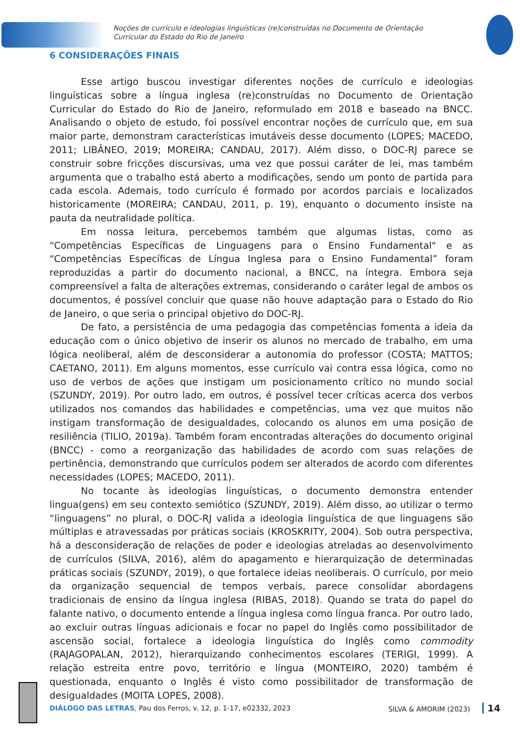Noções de currículo e ideologias linguísticas (re)construídas no Documento de Orientação Curricular do Estado do Rio de Janeiro
6 CONSIDERAÇÕES FINAIS
Esse artigo buscou investigar diferentes noções de currículo e ideologias linguísticas sobre a língua inglesa (re)construídas no Documento de Orientação Curricular do Estado do Rio de Janeiro, reformulado em 2018 e baseado na BNCC. Analisando o objeto de estudo, foi possível encontrar noções de currículo que, em sua maior parte, demonstram características imutáveis desse documento (LOPES; MACEDO, 2011; LIBÂNEO, 2019; MOREIRA; CANDAU, 2017). Além disso, o DOC-RJ parece se construir sobre fricções discursivas, uma vez que possui caráter de lei, mas também argumenta que o trabalho está aberto a modificações, sendo um ponto de partida para cada escola. Ademais, todo currículo é formado por acordos parciais e localizados historicamente (MOREIRA; CANDAU, 2011, p. 19), enquanto o documento insiste na pauta da neutralidade política.
Em nossa leitura, percebemos também que algumas listas, como as “Competências Específicas de Linguagens para o Ensino Fundamental" e as “Competências Específicas de Língua Inglesa para o Ensino Fundamental” foram reproduzidas a partir do documento nacional, a BNCC, na íntegra. Embora seja compreensível a falta de alterações extremas, considerando o caráter legal de ambos os documentos, é possível concluir que quase não houve adaptação para o Estado do Rio de Janeiro, o que seria o principal objetivo do DOC-RJ.
De fato, a persistência de uma pedagogia das competências fomenta a ideia da educação com o único objetivo de inserir os alunos no mercado de trabalho, em uma lógica neoliberal, além de desconsiderar a autonomia do professor (COSTA; MATTOS; CAETANO, 2011). Em alguns momentos, esse currículo vai contra essa lógica, como no uso de verbos de ações que instigam um posicionamento crítico no mundo social (SZUNDY, 2019). Por outro lado, em outros, é possível tecer críticas acerca dos verbos utilizados nos comandos das habilidades e competências, uma vez que muitos não instigam transformação de desigualdades, colocando os alunos em uma posição de resiliência (TILIO, 2019a). Também foram encontradas alterações do documento original (BNCC) - como a reorganização das habilidades de acordo com suas relações de pertinência, demonstrando que currículos podem ser alterados de acordo com diferentes necessidades (LOPES; MACEDO, 2011).
No tocante às ideologias linguísticas, o documento demonstra entender lingua(gens) em seu contexto semiótico (SZUNDY, 2019). Além disso, ao utilizar o termo “linguagens” no plural, o DOC-RJ valida a ideologia linguística de que linguagens são múltiplas e atravessadas por práticas sociais (KROSKRITY, 2004). Sob outra perspectiva, há a desconsideração de relações de poder e ideologias atreladas ao desenvolvimento de currículos (SILVA, 2016), além do apagamento e hierarquização de determinadas práticas sociais (SZUNDY, 2019), o que fortalece ideias neoliberais. O currículo, por meio da organização sequencial de tempos verbais, parece consolidar abordagens tradicionais de ensino da língua inglesa (RIBAS, 2018). Quando se trata do papel do falante nativo, o documento entende a língua inglesa como língua franca. Por outro lado, ao excluir outras línguas adicionais e focar no papel do Inglês como possibilitador de ascensão social, fortalece a ideologia linguística do Inglês como commodity (RAJAGOPALAN, 2012), hierarquizando conhecimentos escolares (TERIGI, 1999). A relação estreita entre povo, território e língua (MONTEIRO, 2020) também é questionada, enquanto o Inglês é visto como possibilitador de transformação de desigualdades (MOITA LOPES, 2008).
DIÁLOGO DAS LETRAS, Pau dos Ferros, v. 12, p. 1-17, e02332, 2023
SILVA & AMORIM (2023) 14